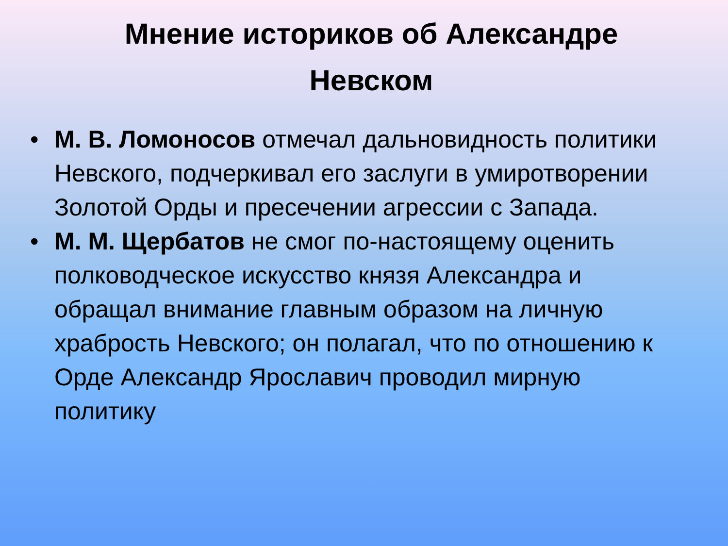Мнение историков об Александре
Невском
• М. В. Ломоносов отмечал дальновидность политики Невского, подчеркивал его заслуги в умиротворении Золотой Орды и пресечении агрессии с Запада.
• М. М. Щербатов не смог по-настоящему оценить полководческое искусство князя Александра и обращал внимание главным образом на личную храбрость Невского; он полагал, что по отношению к Орде Александр Ярославич проводил мирную политику